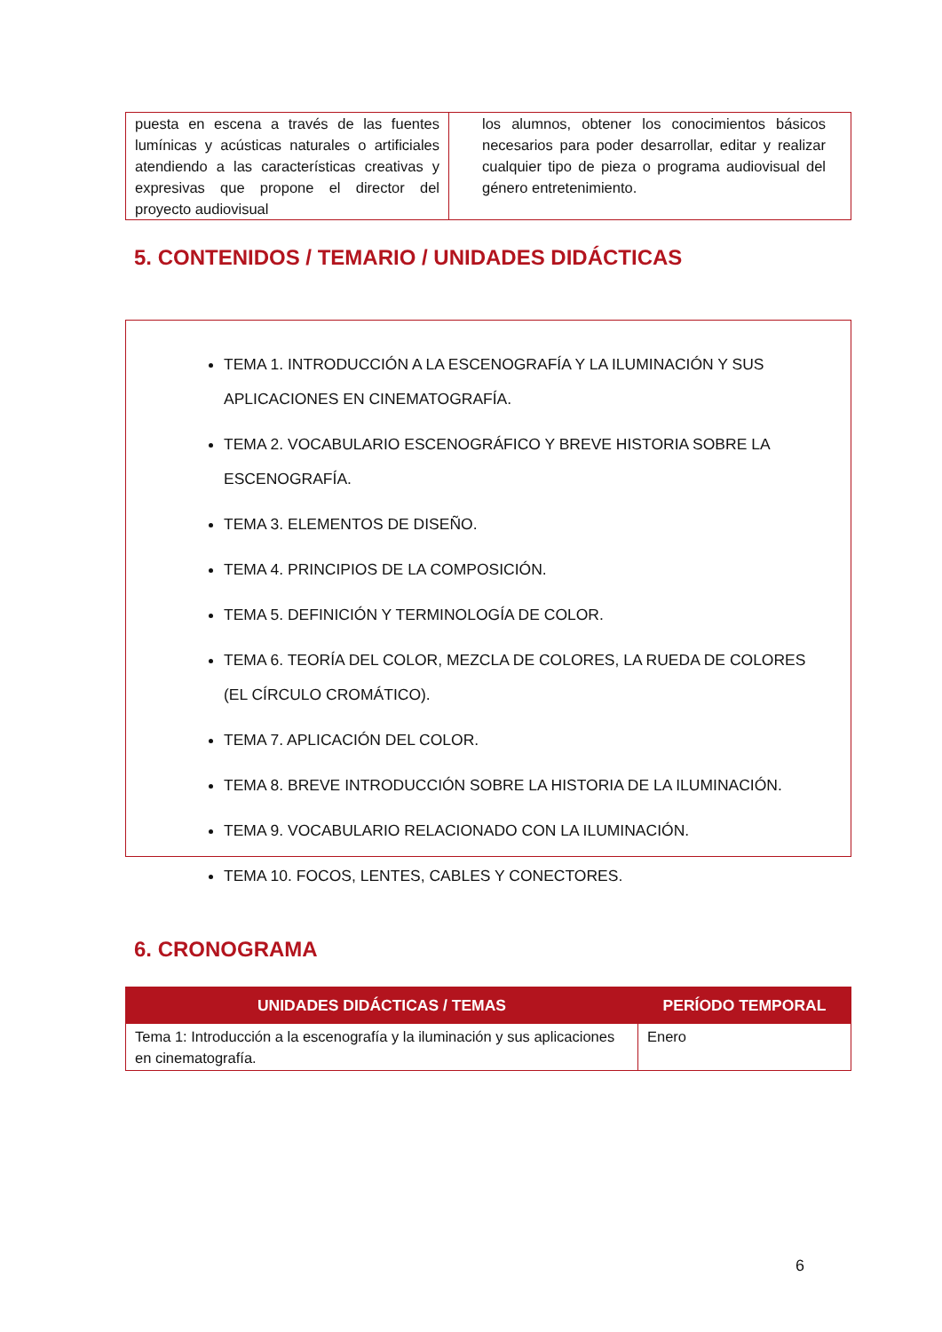| puesta en escena a través de las fuentes lumínicas y acústicas naturales o artificiales atendiendo a las características creativas y expresivas que propone el director del proyecto audiovisual | los alumnos, obtener los conocimientos básicos necesarios para poder desarrollar, editar y realizar cualquier tipo de pieza o programa audiovisual del género entretenimiento. |
5. CONTENIDOS / TEMARIO / UNIDADES DIDÁCTICAS
TEMA 1. INTRODUCCIÓN A LA ESCENOGRAFÍA Y LA ILUMINACIÓN Y SUS APLICACIONES EN CINEMATOGRAFÍA.
TEMA 2. VOCABULARIO ESCENOGRÁFICO Y BREVE HISTORIA SOBRE LA ESCENOGRAFÍA.
TEMA 3. ELEMENTOS DE DISEÑO.
TEMA 4. PRINCIPIOS DE LA COMPOSICIÓN.
TEMA 5. DEFINICIÓN Y TERMINOLOGÍA DE COLOR.
TEMA 6. TEORÍA DEL COLOR, MEZCLA DE COLORES, LA RUEDA DE COLORES (EL CÍRCULO CROMÁTICO).
TEMA 7. APLICACIÓN DEL COLOR.
TEMA 8. BREVE INTRODUCCIÓN SOBRE LA HISTORIA DE LA ILUMINACIÓN.
TEMA 9. VOCABULARIO RELACIONADO CON LA ILUMINACIÓN.
TEMA 10. FOCOS, LENTES, CABLES Y CONECTORES.
6. CRONOGRAMA
| UNIDADES DIDÁCTICAS / TEMAS | PERÍODO TEMPORAL |
| --- | --- |
| Tema 1: Introducción a la escenografía y la iluminación y sus aplicaciones en cinematografía. | Enero |
6